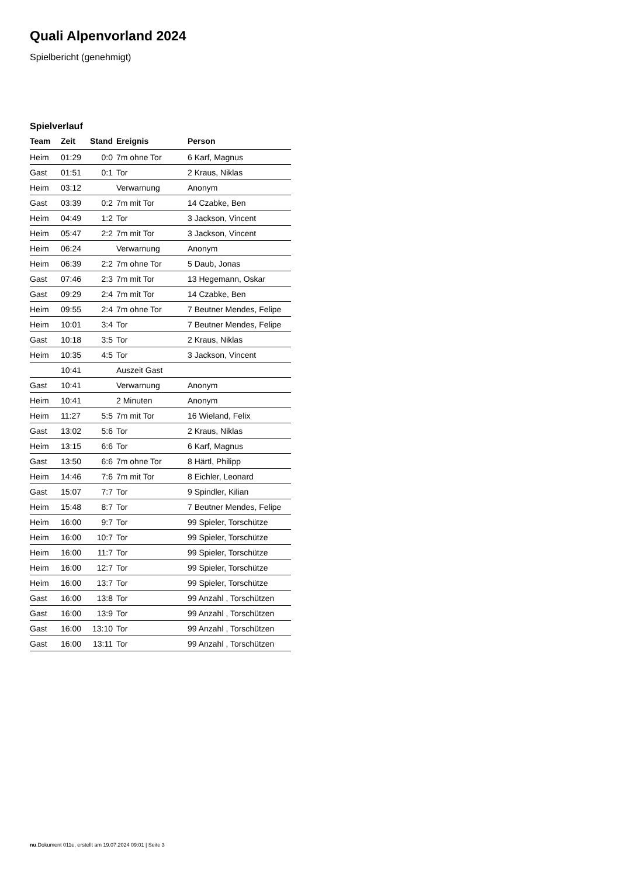Quali Alpenvorland 2024
Spielbericht (genehmigt)
Spielverlauf
| Team | Zeit | Stand | Ereignis | Person |
| --- | --- | --- | --- | --- |
| Heim | 01:29 | 0:0 | 7m ohne Tor | 6 Karf, Magnus |
| Gast | 01:51 | 0:1 | Tor | 2 Kraus, Niklas |
| Heim | 03:12 | | Verwarnung | Anonym |
| Gast | 03:39 | 0:2 | 7m mit Tor | 14 Czabke, Ben |
| Heim | 04:49 | 1:2 | Tor | 3 Jackson, Vincent |
| Heim | 05:47 | 2:2 | 7m mit Tor | 3 Jackson, Vincent |
| Heim | 06:24 | | Verwarnung | Anonym |
| Heim | 06:39 | 2:2 | 7m ohne Tor | 5 Daub, Jonas |
| Gast | 07:46 | 2:3 | 7m mit Tor | 13 Hegemann, Oskar |
| Gast | 09:29 | 2:4 | 7m mit Tor | 14 Czabke, Ben |
| Heim | 09:55 | 2:4 | 7m ohne Tor | 7 Beutner Mendes, Felipe |
| Heim | 10:01 | 3:4 | Tor | 7 Beutner Mendes, Felipe |
| Gast | 10:18 | 3:5 | Tor | 2 Kraus, Niklas |
| Heim | 10:35 | 4:5 | Tor | 3 Jackson, Vincent |
| | 10:41 | | Auszeit Gast | |
| Gast | 10:41 | | Verwarnung | Anonym |
| Heim | 10:41 | | 2 Minuten | Anonym |
| Heim | 11:27 | 5:5 | 7m mit Tor | 16 Wieland, Felix |
| Gast | 13:02 | 5:6 | Tor | 2 Kraus, Niklas |
| Heim | 13:15 | 6:6 | Tor | 6 Karf, Magnus |
| Gast | 13:50 | 6:6 | 7m ohne Tor | 8 Härtl, Philipp |
| Heim | 14:46 | 7:6 | 7m mit Tor | 8 Eichler, Leonard |
| Gast | 15:07 | 7:7 | Tor | 9 Spindler, Kilian |
| Heim | 15:48 | 8:7 | Tor | 7 Beutner Mendes, Felipe |
| Heim | 16:00 | 9:7 | Tor | 99 Spieler, Torschütze |
| Heim | 16:00 | 10:7 | Tor | 99 Spieler, Torschütze |
| Heim | 16:00 | 11:7 | Tor | 99 Spieler, Torschütze |
| Heim | 16:00 | 12:7 | Tor | 99 Spieler, Torschütze |
| Heim | 16:00 | 13:7 | Tor | 99 Spieler, Torschütze |
| Gast | 16:00 | 13:8 | Tor | 99 Anzahl , Torschützen |
| Gast | 16:00 | 13:9 | Tor | 99 Anzahl , Torschützen |
| Gast | 16:00 | 13:10 | Tor | 99 Anzahl , Torschützen |
| Gast | 16:00 | 13:11 | Tor | 99 Anzahl , Torschützen |
nu.Dokument 011e, erstellt am 19.07.2024 09:01 | Seite 3